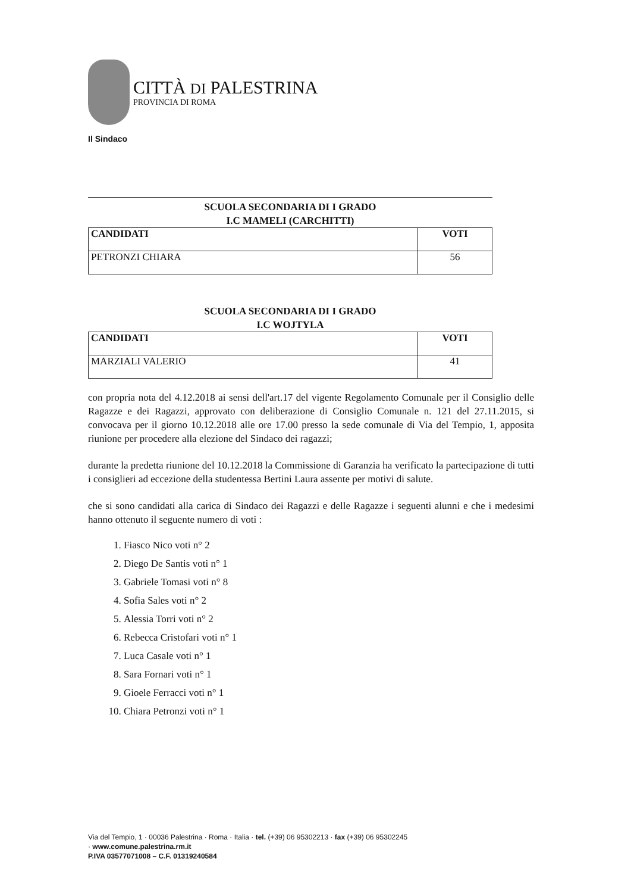CITTÀ DI PALESTRINA
PROVINCIA DI ROMA
Il Sindaco
SCUOLA SECONDARIA DI I GRADO
I.C MAMELI (CARCHITTI)
| CANDIDATI | VOTI |
| --- | --- |
| PETRONZI CHIARA | 56 |
SCUOLA SECONDARIA DI I GRADO
I.C WOJTYLA
| CANDIDATI | VOTI |
| --- | --- |
| MARZIALI VALERIO | 41 |
con propria nota del 4.12.2018 ai sensi dell'art.17 del vigente Regolamento Comunale per il Consiglio delle Ragazze e dei Ragazzi, approvato con deliberazione di Consiglio Comunale n. 121 del 27.11.2015, si convocava per il giorno 10.12.2018 alle ore 17.00 presso la sede comunale di Via del Tempio, 1, apposita riunione per procedere alla elezione del Sindaco dei ragazzi;
durante la predetta riunione del 10.12.2018 la Commissione di Garanzia ha verificato la partecipazione di tutti i consiglieri ad eccezione della studentessa Bertini Laura assente per motivi di salute.
che si sono candidati alla carica di Sindaco dei Ragazzi e delle Ragazze i seguenti alunni e che i medesimi hanno ottenuto il seguente numero di voti :
1. Fiasco Nico voti n° 2
2. Diego De Santis voti n° 1
3. Gabriele Tomasi voti n° 8
4. Sofia Sales voti n° 2
5. Alessia Torri voti n° 2
6. Rebecca Cristofari voti n° 1
7. Luca Casale voti n° 1
8. Sara Fornari voti n° 1
9. Gioele Ferracci voti n° 1
10. Chiara Petronzi voti n° 1
Via del Tempio, 1 · 00036 Palestrina · Roma · Italia · tel. (+39) 06 95302213 · fax (+39) 06 95302245
· www.comune.palestrina.rm.it
P.IVA 03577071008 – C.F. 01319240584